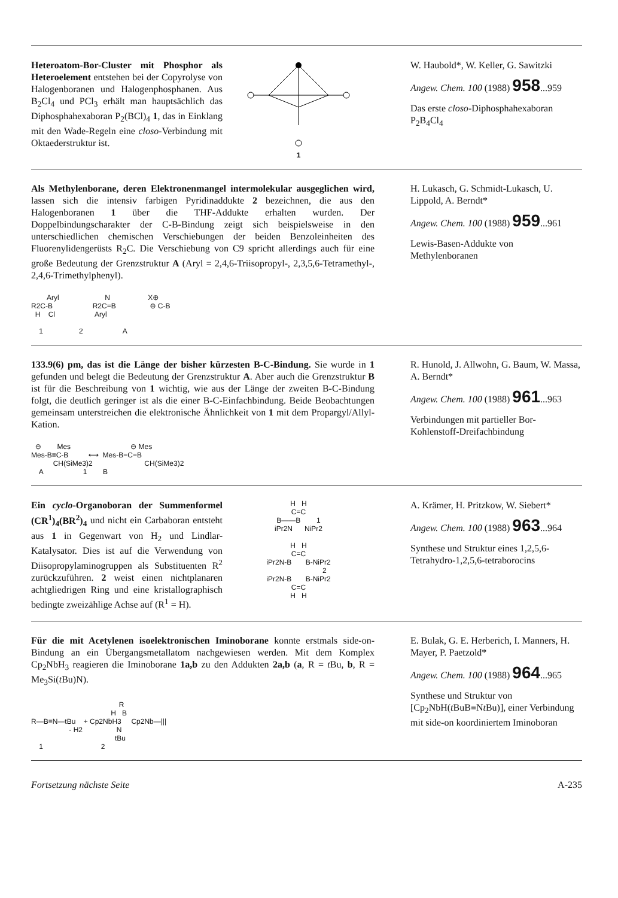Heteroatom-Bor-Cluster mit Phosphor als Heteroelement entstehen bei der Copyrolyse von Halogenboranen und Halogenphosphanen. Aus B<sub>2</sub>Cl<sub>4</sub> und PCl<sub>3</sub> erhält man hauptsächlich das Diphosphahexaboran P<sub>2</sub>(BCl)<sub>4</sub> 1, das in Einklang mit den Wade-Regeln eine closo-Verbindung mit Oktaederstruktur ist.
1
W. Haubold*, W. Keller, G. Sawitzki
Angew. Chem. 100 (1988) 958...959
Das erste closo-Diphosphahexaboran P<sub>2</sub>B<sub>4</sub>Cl<sub>4</sub>
Als Methylenborane, deren Elektronenmangel intermolekular ausgeglichen wird, lassen sich die intensiv farbigen Pyridinaddukte 2 bezeichnen, die aus den Halogenboranen 1 über die THF-Addukte erhalten wurden. Der Doppelbindungscharakter der C-B-Bindung zeigt sich beispielsweise in den unterschiedlichen chemischen Verschiebungen der beiden Benzoleinheiten des Fluorenylidengerüsts R<sub>2</sub>C. Die Verschiebung von C9 spricht allerdings auch für eine große Bedeutung der Grenzstruktur A (Aryl = 2,4,6-Triisopropyl-, 2,3,5,6-Tetramethyl-, 2,4,6-Trimethylphenyl).
Aryl N X⊕ R2C-B R2C=B ⊖ C-B H Cl Aryl 1 2 A
H. Lukasch, G. Schmidt-Lukasch, U. Lippold, A. Berndt*
Angew. Chem. 100 (1988) 959...961
Lewis-Basen-Addukte von Methylenboranen
133.9(6) pm, das ist die Länge der bisher kürzesten B-C-Bindung. Sie wurde in 1 gefunden und belegt die Bedeutung der Grenzstruktur A. Aber auch die Grenzstruktur B ist für die Beschreibung von 1 wichtig, wie aus der Länge der zweiten B-C-Bindung folgt, die deutlich geringer ist als die einer B-C-Einfachbindung. Beide Beobachtungen gemeinsam unterstreichen die elektronische Ähnlichkeit von 1 mit dem Propargyl/Allyl-Kation.
⊖ Mes ⊖ Mes Mes-B≡C-B ⟷ Mes-B=C=B CH(SiMe3)2 CH(SiMe3)2 A 1 B
R. Hunold, J. Allwohn, G. Baum, W. Massa, A. Berndt*
Angew. Chem. 100 (1988) 961...963
Verbindungen mit partieller Bor-Kohlenstoff-Dreifachbindung
Ein cyclo-Organoboran der Summenformel (CR<sup>1</sup>)<sub>4</sub>(BR<sup>2</sup>)<sub>4</sub> und nicht ein Carbaboran entsteht aus 1 in Gegenwart von H<sub>2</sub> und Lindlar-Katalysator. Dies ist auf die Verwendung von Diisopropylaminogruppen als Substituenten R<sup>2</sup> zurückzuführen. 2 weist einen nichtplanaren achtgliedrigen Ring und eine kristallographisch bedingte zweizählige Achse auf (R<sup>1</sup> = H).
H H C=C B——B 1 iPr2N NiPr2 H H C=C iPr2N-B B-NiPr2 2 iPr2N-B B-NiPr2 C=C H H
A. Krämer, H. Pritzkow, W. Siebert*
Angew. Chem. 100 (1988) 963...964
Synthese und Struktur eines 1,2,5,6-Tetrahydro-1,2,5,6-tetraborocins
Für die mit Acetylenen isoelektronischen Iminoborane konnte erstmals side-on-Bindung an ein Übergangsmetallatom nachgewiesen werden. Mit dem Komplex Cp<sub>2</sub>NbH<sub>3</sub> reagieren die Iminoborane 1a,b zu den Addukten 2a,b (a, R = t Bu, b, R = Me<sub>3</sub>Si(t Bu)N).
R H B R—B≡N—tBu + Cp2NbH3 Cp2Nb—||| - H2 N tBu 1 2
E. Bulak, G. E. Herberich, I. Manners, H. Mayer, P. Paetzold*
Angew. Chem. 100 (1988) 964...965
Synthese und Struktur von [Cp<sub>2</sub>NbH(t BuB≡Nt Bu)], einer Verbindung mit side-on koordiniertem Iminoboran
Fortsetzung nächste Seite A-235